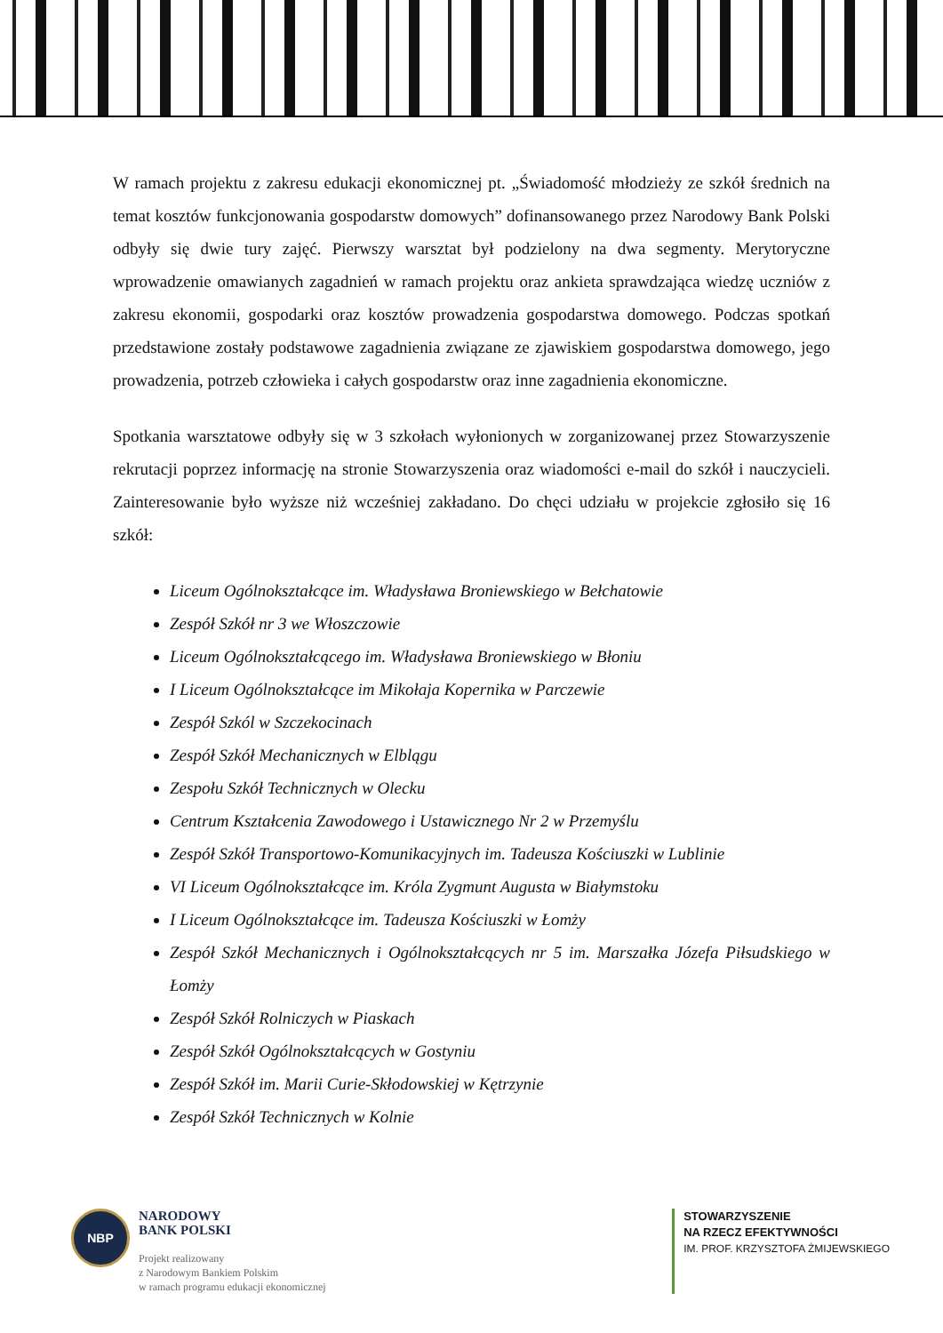W ramach projektu z zakresu edukacji ekonomicznej pt. „Świadomość młodzieży ze szkół średnich na temat kosztów funkcjonowania gospodarstw domowych” dofinansowanego przez Narodowy Bank Polski odbyły się dwie tury zajęć. Pierwszy warsztat był podzielony na dwa segmenty. Merytoryczne wprowadzenie omawianych zagadnień w ramach projektu oraz ankieta sprawdzająca wiedzę uczniów z zakresu ekonomii, gospodarki oraz kosztów prowadzenia gospodarstwa domowego. Podczas spotkań przedstawione zostały podstawowe zagadnienia związane ze zjawiskiem gospodarstwa domowego, jego prowadzenia, potrzeb człowieka i całych gospodarstw oraz inne zagadnienia ekonomiczne.
Spotkania warsztatowe odbyły się w 3 szkołach wyłonionych w zorganizowanej przez Stowarzyszenie rekrutacji poprzez informację na stronie Stowarzyszenia oraz wiadomości e-mail do szkół i nauczycieli. Zainteresowanie było wyższe niż wcześniej zakładano. Do chęci udziału w projekcie zgłosiło się 16 szkół:
Liceum Ogólnokształcące im. Władysława Broniewskiego w Bełchatowie
Zespół Szkół nr 3 we Włoszczowie
Liceum Ogólnokształcącego im. Władysława Broniewskiego w Błoniu
I Liceum Ogólnokształcące im Mikołaja Kopernika w Parczewie
Zespół Szkól w Szczekocinach
Zespół Szkół Mechanicznych w Elblągu
Zespołu Szkół Technicznych w Olecku
Centrum Kształcenia Zawodowego i Ustawicznego Nr 2 w Przemyślu
Zespół Szkół Transportowo-Komunikacyjnych im. Tadeusza Kościuszki w Lublinie
VI Liceum Ogólnokształcące im. Króla Zygmunt Augusta w Białymstoku
I Liceum Ogólnokształcące im. Tadeusza Kościuszki w Łomży
Zespół Szkół Mechanicznych i Ogólnokształcących nr 5 im. Marszałka Józefa Piłsudskiego w Łomży
Zespół Szkół Rolniczych w Piaskach
Zespół Szkół Ogólnokształcących w Gostyniu
Zespół Szkół im. Marii Curie-Skłodowskiej w Kętrzynie
Zespół Szkół Technicznych w Kolnie
NBP
NARODOWY
BANK POLSKI
Projekt realizowany
z Narodowym Bankiem Polskim
w ramach programu edukacji ekonomicznej
STOWARZYSZENIE
NA RZECZ EFEKTYWNOŚCI
IM. PROF. KRZYSZTOFA ŻMIJEWSKIEGO